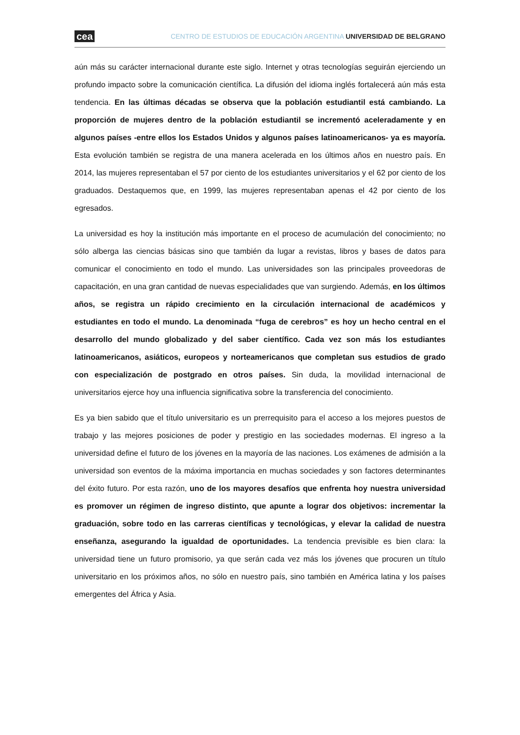cea CENTRO DE ESTUDIOS DE EDUCACIÓN ARGENTINA UNIVERSIDAD DE BELGRANO
aún más su carácter internacional durante este siglo. Internet y otras tecnologías seguirán ejerciendo un profundo impacto sobre la comunicación científica. La difusión del idioma inglés fortalecerá aún más esta tendencia. En las últimas décadas se observa que la población estudiantil está cambiando. La proporción de mujeres dentro de la población estudiantil se incrementó aceleradamente y en algunos países -entre ellos los Estados Unidos y algunos países latinoamericanos- ya es mayoría. Esta evolución también se registra de una manera acelerada en los últimos años en nuestro país. En 2014, las mujeres representaban el 57 por ciento de los estudiantes universitarios y el 62 por ciento de los graduados. Destaquemos que, en 1999, las mujeres representaban apenas el 42 por ciento de los egresados.
La universidad es hoy la institución más importante en el proceso de acumulación del conocimiento; no sólo alberga las ciencias básicas sino que también da lugar a revistas, libros y bases de datos para comunicar el conocimiento en todo el mundo. Las universidades son las principales proveedoras de capacitación, en una gran cantidad de nuevas especialidades que van surgiendo. Además, en los últimos años, se registra un rápido crecimiento en la circulación internacional de académicos y estudiantes en todo el mundo. La denominada “fuga de cerebros” es hoy un hecho central en el desarrollo del mundo globalizado y del saber científico. Cada vez son más los estudiantes latinoamericanos, asiáticos, europeos y norteamericanos que completan sus estudios de grado con especialización de postgrado en otros países. Sin duda, la movilidad internacional de universitarios ejerce hoy una influencia significativa sobre la transferencia del conocimiento.
Es ya bien sabido que el título universitario es un prerrequisito para el acceso a los mejores puestos de trabajo y las mejores posiciones de poder y prestigio en las sociedades modernas. El ingreso a la universidad define el futuro de los jóvenes en la mayoría de las naciones. Los exámenes de admisión a la universidad son eventos de la máxima importancia en muchas sociedades y son factores determinantes del éxito futuro. Por esta razón, uno de los mayores desafíos que enfrenta hoy nuestra universidad es promover un régimen de ingreso distinto, que apunte a lograr dos objetivos: incrementar la graduación, sobre todo en las carreras científicas y tecnológicas, y elevar la calidad de nuestra enseñanza, asegurando la igualdad de oportunidades. La tendencia previsible es bien clara: la universidad tiene un futuro promisorio, ya que serán cada vez más los jóvenes que procuren un título universitario en los próximos años, no sólo en nuestro país, sino también en América latina y los países emergentes del África y Asia.